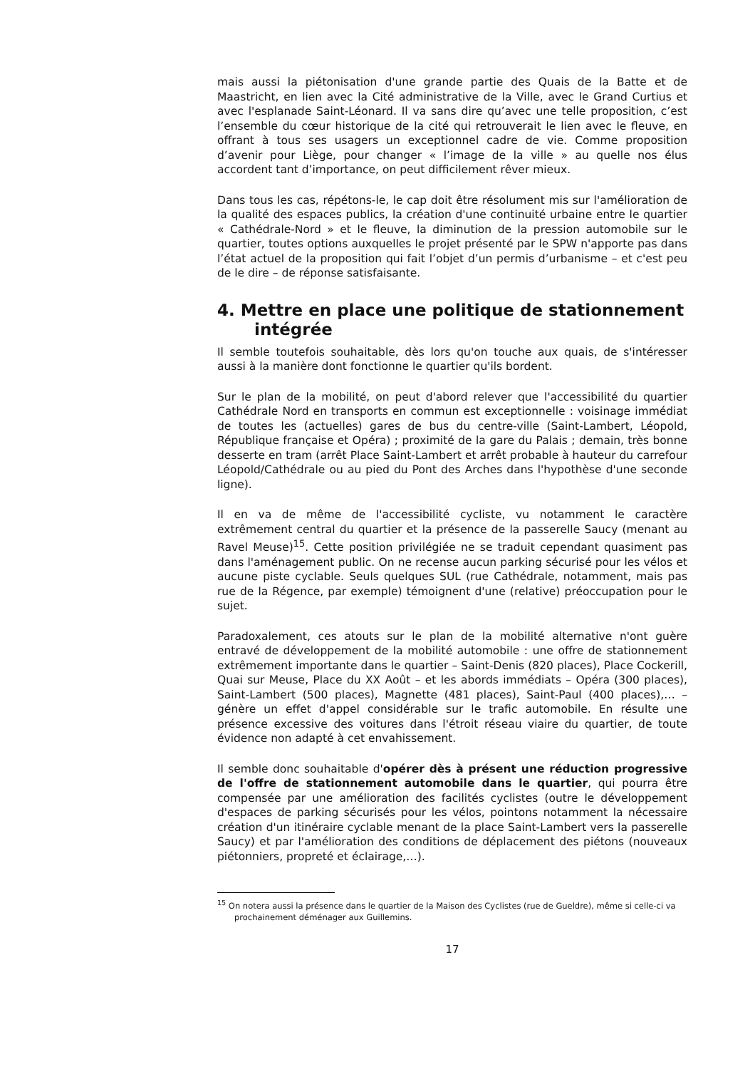mais aussi la piétonisation d'une grande partie des Quais de la Batte et de Maastricht, en lien avec la Cité administrative de la Ville, avec le Grand Curtius et avec l'esplanade Saint-Léonard. Il va sans dire qu’avec une telle proposition, c’est l’ensemble du cœur historique de la cité qui retrouverait le lien avec le fleuve, en offrant à tous ses usagers un exceptionnel cadre de vie. Comme proposition d’avenir pour Liège, pour changer « l’image de la ville » au quelle nos élus accordent tant d’importance, on peut difficilement rêver mieux.
Dans tous les cas, répétons-le, le cap doit être résolument mis sur l'amélioration de la qualité des espaces publics, la création d'une continuité urbaine entre le quartier « Cathédrale-Nord » et le fleuve, la diminution de la pression automobile sur le quartier, toutes options auxquelles le projet présenté par le SPW n'apporte pas dans l’état actuel de la proposition qui fait l’objet d’un permis d’urbanisme – et c'est peu de le dire – de réponse satisfaisante.
4. Mettre en place une politique de stationnement
intégrée
Il semble toutefois souhaitable, dès lors qu'on touche aux quais, de s'intéresser aussi à la manière dont fonctionne le quartier qu'ils bordent.
Sur le plan de la mobilité, on peut d'abord relever que l'accessibilité du quartier Cathédrale Nord en transports en commun est exceptionnelle : voisinage immédiat de toutes les (actuelles) gares de bus du centre-ville (Saint-Lambert, Léopold, République française et Opéra) ; proximité de la gare du Palais ; demain, très bonne desserte en tram (arrêt Place Saint-Lambert et arrêt probable à hauteur du carrefour Léopold/Cathédrale ou au pied du Pont des Arches dans l'hypothèse d'une seconde ligne).
Il en va de même de l'accessibilité cycliste, vu notamment le caractère extrêmement central du quartier et la présence de la passerelle Saucy (menant au Ravel Meuse)<sup>15</sup>. Cette position privilégiée ne se traduit cependant quasiment pas dans l'aménagement public. On ne recense aucun parking sécurisé pour les vélos et aucune piste cyclable. Seuls quelques SUL (rue Cathédrale, notamment, mais pas rue de la Régence, par exemple) témoignent d'une (relative) préoccupation pour le sujet.
Paradoxalement, ces atouts sur le plan de la mobilité alternative n'ont guère entravé de développement de la mobilité automobile : une offre de stationnement extrêmement importante dans le quartier – Saint-Denis (820 places), Place Cockerill, Quai sur Meuse, Place du XX Août – et les abords immédiats – Opéra (300 places), Saint-Lambert (500 places), Magnette (481 places), Saint-Paul (400 places),… – génère un effet d'appel considérable sur le trafic automobile. En résulte une présence excessive des voitures dans l'étroit réseau viaire du quartier, de toute évidence non adapté à cet envahissement.
Il semble donc souhaitable d'opérer dès à présent une réduction progressive de l'offre de stationnement automobile dans le quartier, qui pourra être compensée par une amélioration des facilités cyclistes (outre le développement d'espaces de parking sécurisés pour les vélos, pointons notamment la nécessaire création d'un itinéraire cyclable menant de la place Saint-Lambert vers la passerelle Saucy) et par l'amélioration des conditions de déplacement des piétons (nouveaux piétonniers, propreté et éclairage,…).
<sup>15</sup> On notera aussi la présence dans le quartier de la Maison des Cyclistes (rue de Gueldre), même si celle-ci va prochainement déménager aux Guillemins.
17